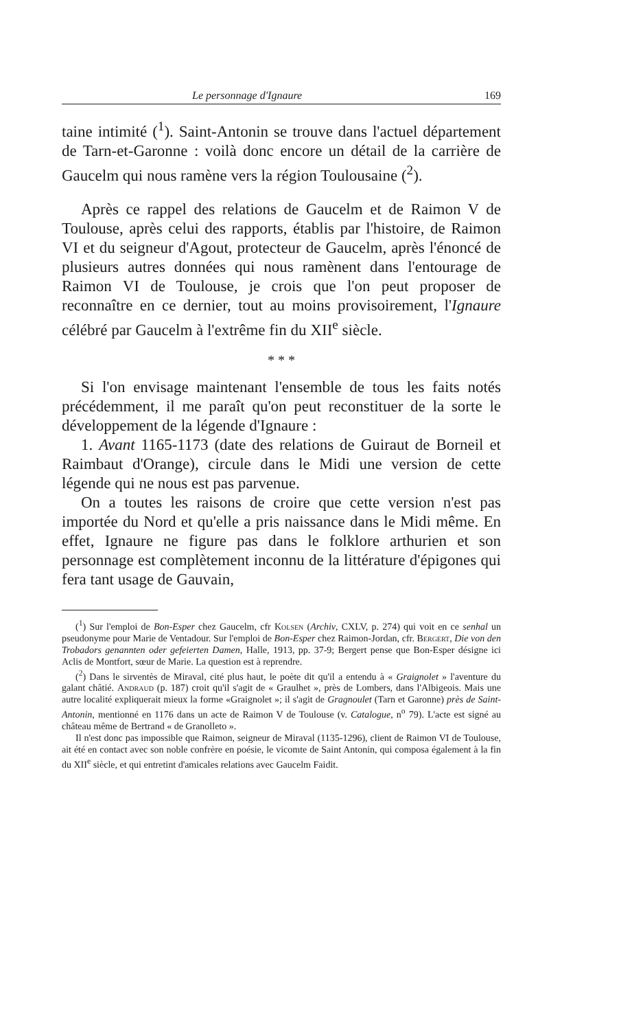Le personnage d'Ignaure 169
taine intimité (<sup>1</sup>). Saint-Antonin se trouve dans l'actuel département de Tarn-et-Garonne : voilà donc encore un détail de la carrière de Gaucelm qui nous ramène vers la région Toulousaine (<sup>2</sup>).
Après ce rappel des relations de Gaucelm et de Raimon V de Toulouse, après celui des rapports, établis par l'histoire, de Raimon VI et du seigneur d'Agout, protecteur de Gaucelm, après l'énoncé de plusieurs autres données qui nous ramènent dans l'entourage de Raimon VI de Toulouse, je crois que l'on peut proposer de reconnaître en ce dernier, tout au moins provisoirement, l'Ignaure célébré par Gaucelm à l'extrême fin du XII<sup>e</sup> siècle.
* * *
Si l'on envisage maintenant l'ensemble de tous les faits notés précédemment, il me paraît qu'on peut reconstituer de la sorte le développement de la légende d'Ignaure :
1. Avant 1165-1173 (date des relations de Guiraut de Borneil et Raimbaut d'Orange), circule dans le Midi une version de cette légende qui ne nous est pas parvenue.
On a toutes les raisons de croire que cette version n'est pas importée du Nord et qu'elle a pris naissance dans le Midi même. En effet, Ignaure ne figure pas dans le folklore arthurien et son personnage est complètement inconnu de la littérature d'épigones qui fera tant usage de Gauvain,
(<sup>1</sup>) Sur l'emploi de Bon-Esper chez Gaucelm, cfr Kolsen (Archiv, CXLV, p. 274) qui voit en ce senhal un pseudonyme pour Marie de Ventadour. Sur l'emploi de Bon-Esper chez Raimon-Jordan, cfr. Bergert, Die von den Trobadors genannten oder gefeierten Damen, Halle, 1913, pp. 37-9; Bergert pense que Bon-Esper désigne ici Aclis de Montfort, sœur de Marie. La question est à reprendre.
(<sup>2</sup>) Dans le sirventès de Miraval, cité plus haut, le poète dit qu'il a entendu à « Graignolet » l'aventure du galant châtié. Andraud (p. 187) croit qu'il s'agit de « Graulhet », près de Lombers, dans l'Albigeois. Mais une autre localité expliquerait mieux la forme «Graignolet »; il s'agit de Gragnoulet (Tarn et Garonne) près de Saint-Antonin, mentionné en 1176 dans un acte de Raimon V de Toulouse (v. Catalogue, n<sup>o</sup> 79). L'acte est signé au château même de Bertrand « de Granolleto ».
Il n'est donc pas impossible que Raimon, seigneur de Miraval (1135-1296), client de Raimon VI de Toulouse, ait été en contact avec son noble confrère en poésie, le vicomte de Saint Antonin, qui composa également à la fin du XII<sup>e</sup> siècle, et qui entretint d'amicales relations avec Gaucelm Faidit.